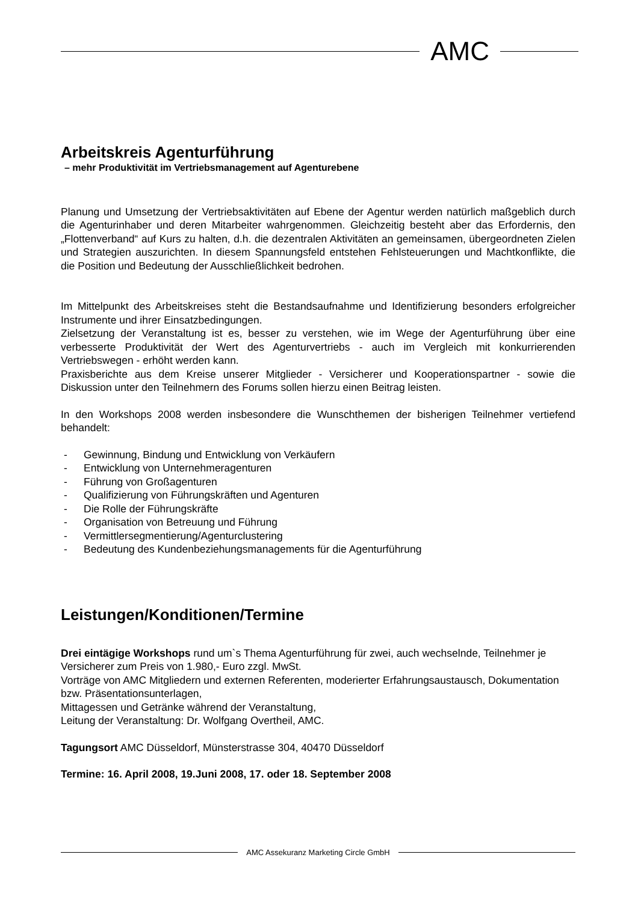AMC
Arbeitskreis Agenturführung
– mehr Produktivität im Vertriebsmanagement auf Agenturebene
Planung und Umsetzung der Vertriebsaktivitäten auf Ebene der Agentur werden natürlich maßgeblich durch die Agenturinhaber und deren Mitarbeiter wahrgenommen. Gleichzeitig besteht aber das Erfordernis, den „Flottenverband“ auf Kurs zu halten, d.h. die dezentralen Aktivitäten an gemeinsamen, übergeordneten Zielen und Strategien auszurichten. In diesem Spannungsfeld entstehen Fehlsteuerungen und Machtkonflikte, die die Position und Bedeutung der Ausschließlichkeit bedrohen.
Im Mittelpunkt des Arbeitskreises steht die Bestandsaufnahme und Identifizierung besonders erfolgreicher Instrumente und ihrer Einsatzbedingungen.
Zielsetzung der Veranstaltung ist es, besser zu verstehen, wie im Wege der Agenturführung über eine verbesserte Produktivität der Wert des Agenturvertriebs - auch im Vergleich mit konkurrierenden Vertriebswegen - erhöht werden kann.
Praxisberichte aus dem Kreise unserer Mitglieder - Versicherer und Kooperationspartner - sowie die Diskussion unter den Teilnehmern des Forums sollen hierzu einen Beitrag leisten.
In den Workshops 2008 werden insbesondere die Wunschthemen der bisherigen Teilnehmer vertiefend behandelt:
- Gewinnung, Bindung und Entwicklung von Verkäufern
- Entwicklung von Unternehmeragenturen
- Führung von Großagenturen
- Qualifizierung von Führungskräften und Agenturen
- Die Rolle der Führungskräfte
- Organisation von Betreuung und Führung
- Vermittlersegmentierung/Agenturclustering
- Bedeutung des Kundenbeziehungsmanagements für die Agenturführung
Leistungen/Konditionen/Termine
Drei eintägige Workshops rund um`s Thema Agenturführung für zwei, auch wechselnde, Teilnehmer je Versicherer zum Preis von 1.980,- Euro zzgl. MwSt.
Vorträge von AMC Mitgliedern und externen Referenten, moderierter Erfahrungsaustausch, Dokumentation bzw. Präsentationsunterlagen,
Mittagessen und Getränke während der Veranstaltung,
Leitung der Veranstaltung: Dr. Wolfgang Overtheil, AMC.
Tagungsort AMC Düsseldorf, Münsterstrasse 304, 40470 Düsseldorf
Termine: 16. April 2008, 19.Juni 2008, 17. oder 18. September 2008
AMC Assekuranz Marketing Circle GmbH